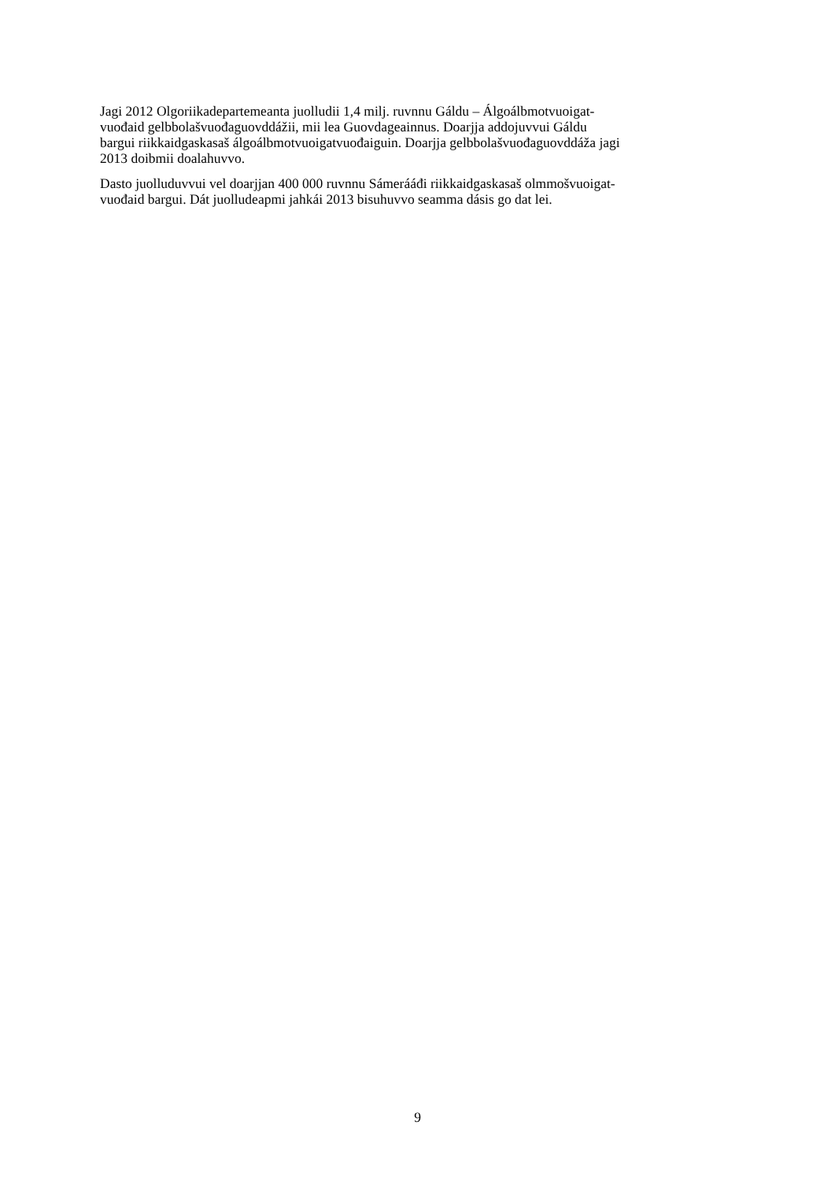Jagi 2012 Olgoriikadepartemeanta juolludii 1,4 milj. ruvnnu Gáldu – Álgoálbmotvuoigat-
vuođaid gelbbolašvuođaguovddážii, mii lea Guovdageainnus. Doarjja addojuvvui Gáldu
bargui riikkaidgaskasaš álgoálbmotvuoigatvuođaiguin. Doarjja gelbbolašvuođaguovddáža jagi
2013 doibmii doalahuvvo.
Dasto juolluduvvui vel doarjjan 400 000 ruvnnu Sámerááđi riikkaidgaskasaš olmmošvuoigat-
vuođaid bargui. Dát juolludeapmi jahkái 2013 bisuhuvvo seamma dásis go dat lei.
9